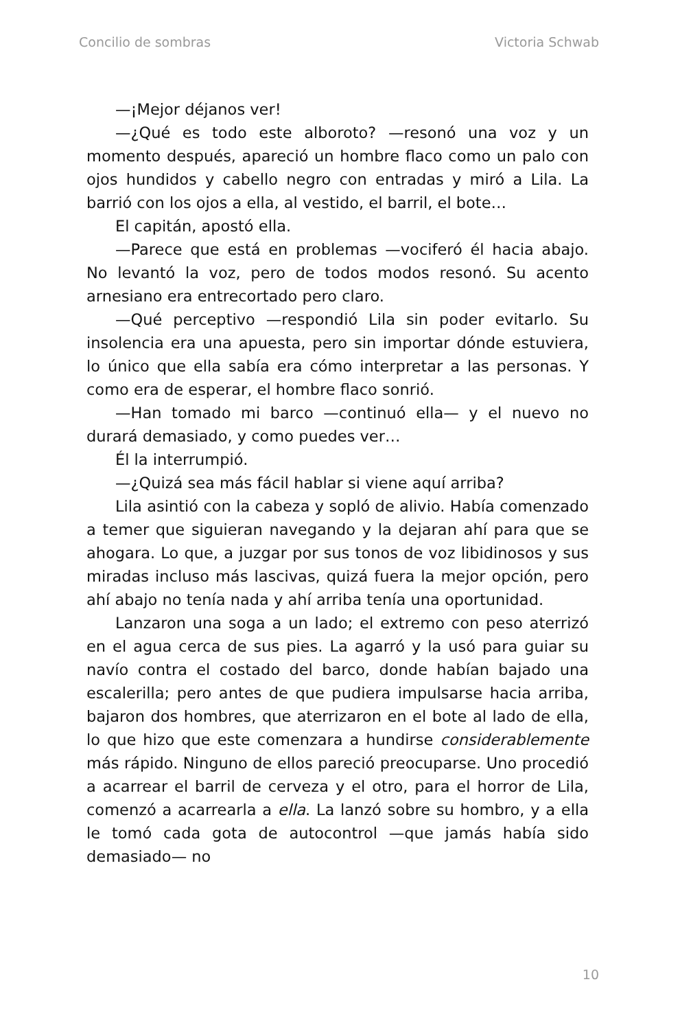Concilio de sombras Victoria Schwab
—¡Mejor déjanos ver!
—¿Qué es todo este alboroto? —resonó una voz y un momento después, apareció un hombre flaco como un palo con ojos hundidos y cabello negro con entradas y miró a Lila. La barrió con los ojos a ella, al vestido, el barril, el bote…
El capitán, apostó ella.
—Parece que está en problemas —vociferó él hacia abajo. No levantó la voz, pero de todos modos resonó. Su acento arnesiano era entrecortado pero claro.
—Qué perceptivo —respondió Lila sin poder evitarlo. Su insolencia era una apuesta, pero sin importar dónde estuviera, lo único que ella sabía era cómo interpretar a las personas. Y como era de esperar, el hombre flaco sonrió.
—Han tomado mi barco —continuó ella— y el nuevo no durará demasiado, y como puedes ver…
Él la interrumpió.
—¿Quizá sea más fácil hablar si viene aquí arriba?
Lila asintió con la cabeza y sopló de alivio. Había comenzado a temer que siguieran navegando y la dejaran ahí para que se ahogara. Lo que, a juzgar por sus tonos de voz libidinosos y sus miradas incluso más lascivas, quizá fuera la mejor opción, pero ahí abajo no tenía nada y ahí arriba tenía una oportunidad.
Lanzaron una soga a un lado; el extremo con peso aterrizó en el agua cerca de sus pies. La agarró y la usó para guiar su navío contra el costado del barco, donde habían bajado una escalerilla; pero antes de que pudiera impulsarse hacia arriba, bajaron dos hombres, que aterrizaron en el bote al lado de ella, lo que hizo que este comenzara a hundirse considerablemente más rápido. Ninguno de ellos pareció preocuparse. Uno procedió a acarrear el barril de cerveza y el otro, para el horror de Lila, comenzó a acarrearla a ella. La lanzó sobre su hombro, y a ella le tomó cada gota de autocontrol —que jamás había sido demasiado— no
10